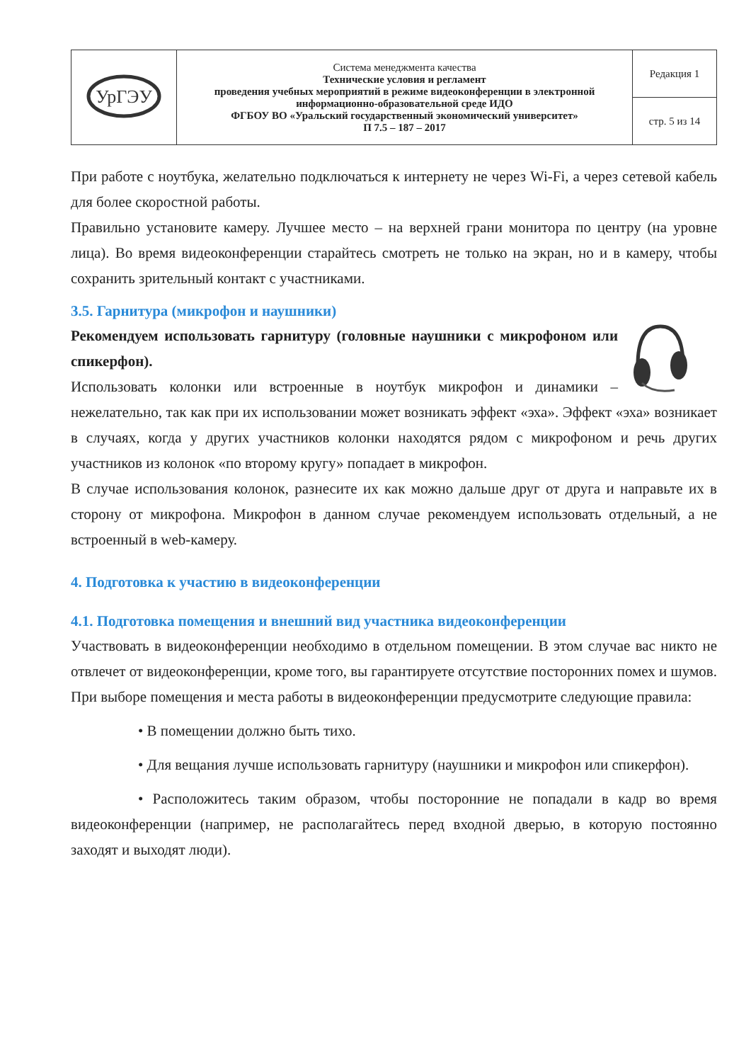| УрГЭУ | Система менеджмента качества Технические условия и регламент проведения учебных мероприятий в режиме видеоконференции в электронной информационно-образовательной среде ИДО ФГБОУ ВО «Уральский государственный экономический университет» П 7.5 – 187 – 2017 | Редакция 1 |
| | | стр. 5 из 14 |
При работе с ноутбука, желательно подключаться к интернету не через Wi-Fi, а через сетевой кабель для более скоростной работы.
Правильно установите камеру. Лучшее место – на верхней грани монитора по центру (на уровне лица). Во время видеоконференции старайтесь смотреть не только на экран, но и в камеру, чтобы сохранить зрительный контакт с участниками.
3.5. Гарнитура (микрофон и наушники)
Рекомендуем использовать гарнитуру (головные наушники с микрофоном или спикерфон).
Использовать колонки или встроенные в ноутбук микрофон и динамики – нежелательно, так как при их использовании может возникать эффект «эха». Эффект «эха» возникает в случаях, когда у других участников колонки находятся рядом с микрофоном и речь других участников из колонок «по второму кругу» попадает в микрофон.
В случае использования колонок, разнесите их как можно дальше друг от друга и направьте их в сторону от микрофона. Микрофон в данном случае рекомендуем использовать отдельный, а не встроенный в web-камеру.
4. Подготовка к участию в видеоконференции
4.1. Подготовка помещения и внешний вид участника видеоконференции
Участвовать в видеоконференции необходимо в отдельном помещении. В этом случае вас никто не отвлечет от видеоконференции, кроме того, вы гарантируете отсутствие посторонних помех и шумов.
При выборе помещения и места работы в видеоконференции предусмотрите следующие правила:
• В помещении должно быть тихо.
• Для вещания лучше использовать гарнитуру (наушники и микрофон или спикерфон).
• Расположитесь таким образом, чтобы посторонние не попадали в кадр во время видеоконференции (например, не располагайтесь перед входной дверью, в которую постоянно заходят и выходят люди).